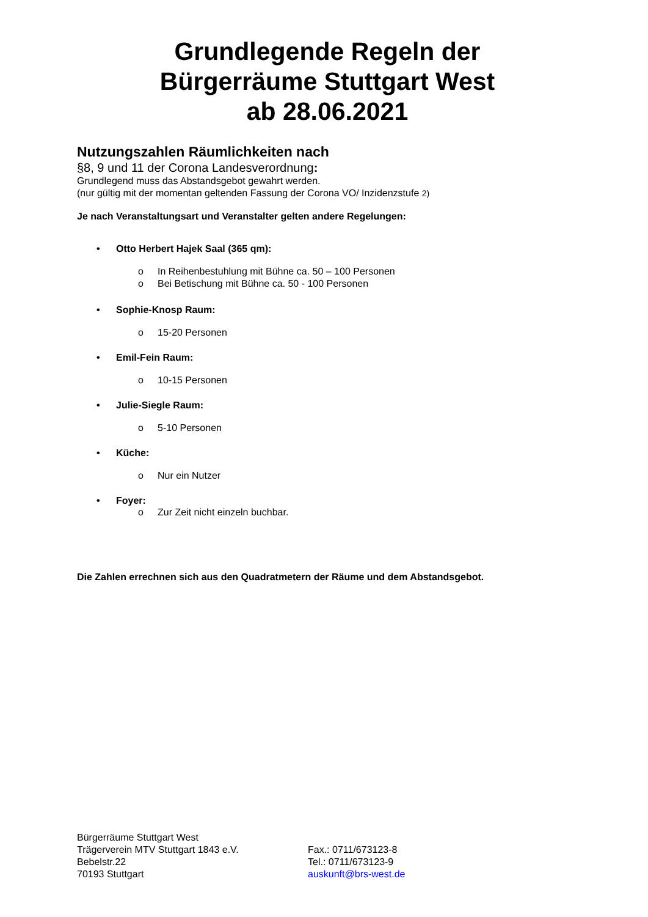Grundlegende Regeln der
Bürgerräume Stuttgart West
ab 28.06.2021
Nutzungszahlen Räumlichkeiten nach
§8, 9 und 11 der Corona Landesverordnung:
Grundlegend muss das Abstandsgebot gewahrt werden.
(nur gültig mit der momentan geltenden Fassung der Corona VO/ Inzidenzstufe 2)
Je nach Veranstaltungsart und Veranstalter gelten andere Regelungen:
• Otto Herbert Hajek Saal (365 qm):
o In Reihenbestuhlung mit Bühne ca. 50 – 100 Personen
o Bei Betischung mit Bühne ca. 50 - 100 Personen
• Sophie-Knosp Raum:
o 15-20 Personen
• Emil-Fein Raum:
o 10-15 Personen
• Julie-Siegle Raum:
o 5-10 Personen
• Küche:
o Nur ein Nutzer
• Foyer:
o Zur Zeit nicht einzeln buchbar.
Die Zahlen errechnen sich aus den Quadratmetern der Räume und dem Abstandsgebot.
Bürgerräume Stuttgart West
Trägerverein MTV Stuttgart 1843 e.V.
Bebelstr.22
70193 Stuttgart
Fax.: 0711/673123-8
Tel.: 0711/673123-9
auskunft@brs-west.de